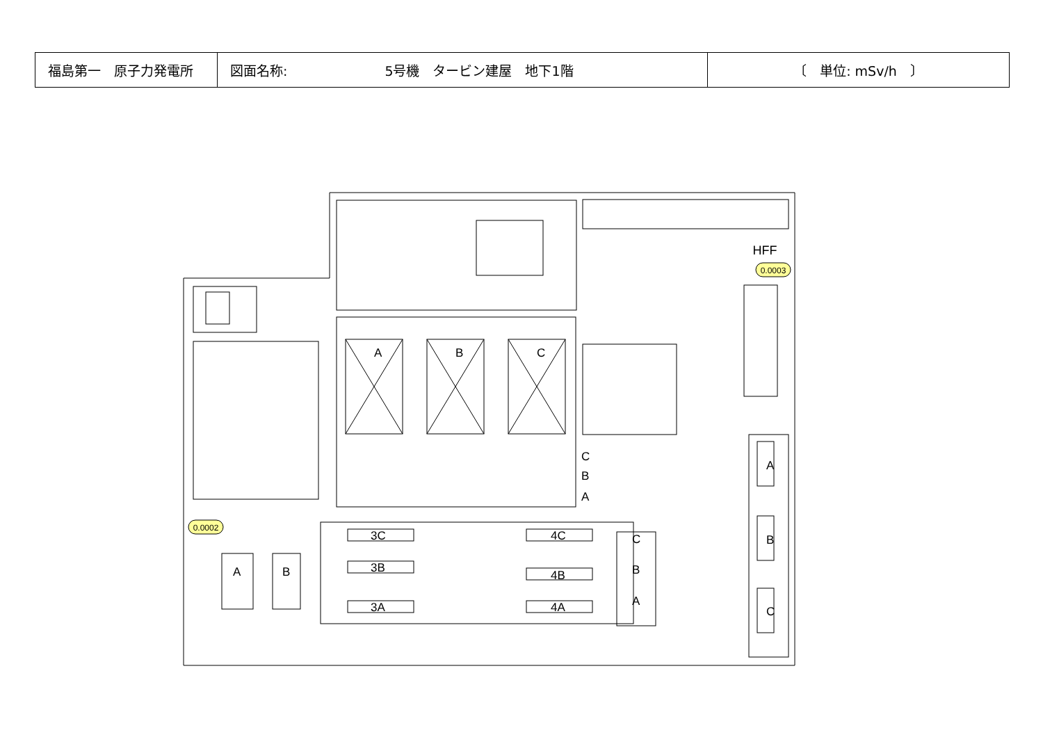| 福島第一 原子力発電所 | 図面名称: 5号機 タービン建屋 地下1階 | 〔 単位: mSv/h 〕 |
HFF
A
B
C
A
B
C
3C
3B
3A
4C
4B
4A
A
B
C
B
A
C
B
A
0.0003
0.0002